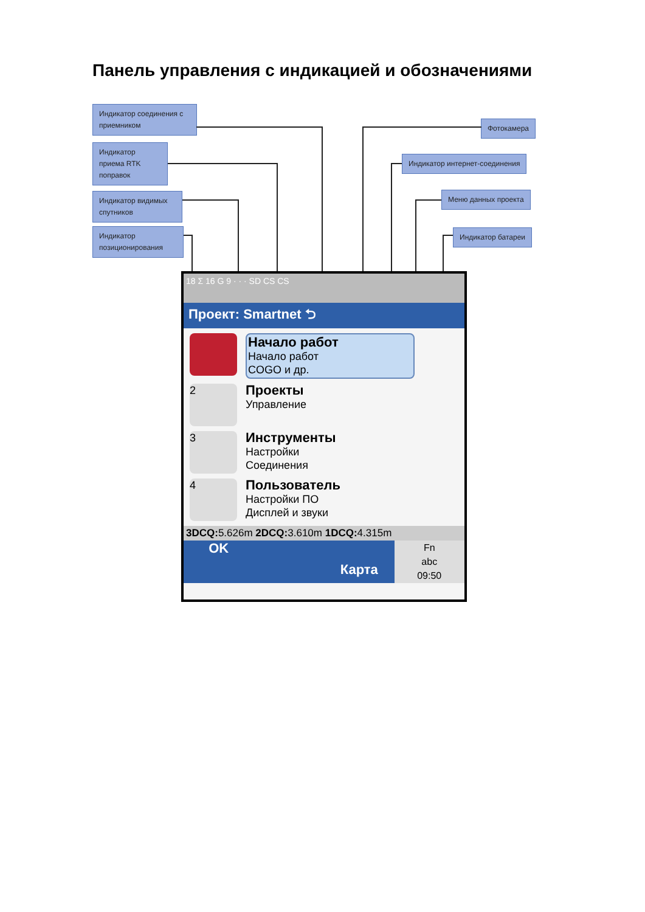Панель управления с индикацией и обозначениями
Индикатор соединения с приемником
Индикатор приема RTK поправок
Индикатор видимых спутников
Индикатор позиционирования
Фотокамера
Индикатор интернет-соединения
Меню данных проекта
Индикатор батареи
18 Σ 16 G 9 · · · SD CS CS
Проект: Smartnet ⮌
Начало работ
Начало работ
COGO и др.
2
Проекты
Управление
3
Инструменты
Настройки
Соединения
4
Пользователь
Настройки ПО
Дисплей и звуки
3DCQ: 5.626m 2DCQ: 3.610m 1DCQ: 4.315m
OK Карта
Fn
abc
09:50